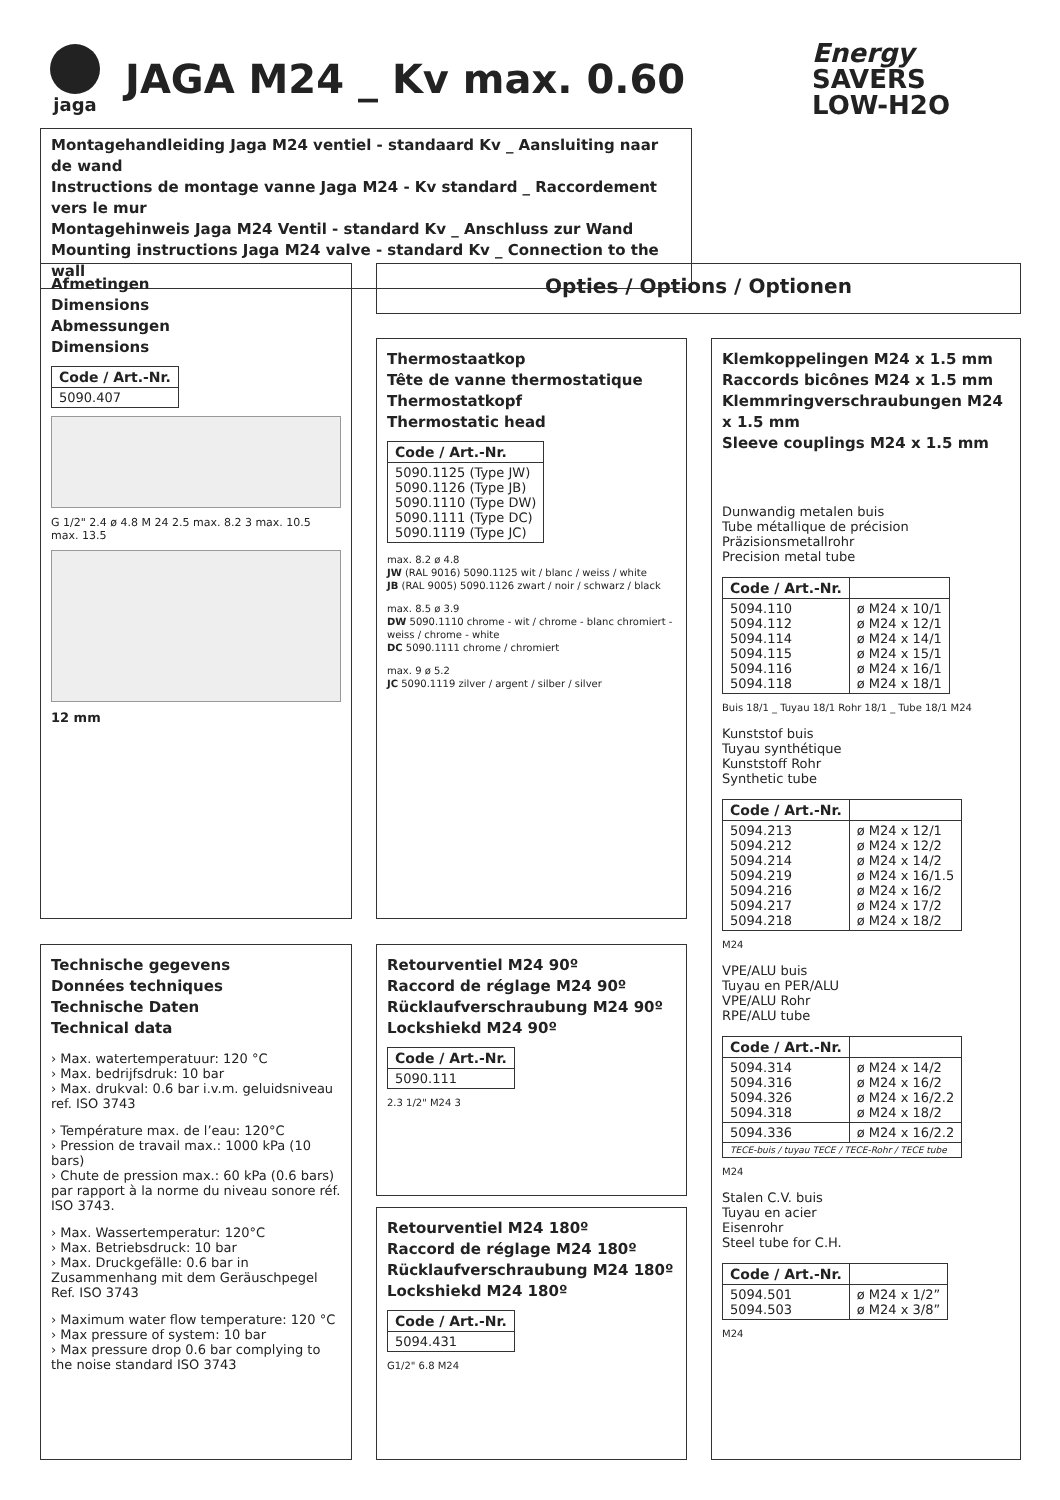jaga
JAGA M24 _ Kv max. 0.60
Energy
SAVERS
LOW-H2O
Montagehandleiding Jaga M24 ventiel - standaard Kv _ Aansluiting naar de wand
Instructions de montage vanne Jaga M24 - Kv standard _ Raccordement vers le mur
Montagehinweis Jaga M24 Ventil - standard Kv _ Anschluss zur Wand
Mounting instructions Jaga M24 valve - standard Kv _ Connection to the wall
Afmetingen
Dimensions
Abmessungen
Dimensions
| Code / Art.-Nr. |
| --- |
| 5090.407 |
G 1/2" 2.4 ø 4.8 M 24 2.5 max. 8.2 3 max. 10.5 max. 13.5
12 mm
Technische gegevens
Données techniques
Technische Daten
Technical data
› Max. watertemperatuur: 120 °C
› Max. bedrijfsdruk: 10 bar
› Max. drukval: 0.6 bar i.v.m. geluidsniveau ref. ISO 3743
› Température max. de l’eau: 120°C
› Pression de travail max.: 1000 kPa (10 bars)
› Chute de pression max.: 60 kPa (0.6 bars) par rapport à la norme du niveau sonore réf. ISO 3743.
› Max. Wassertemperatur: 120°C
› Max. Betriebsdruck: 10 bar
› Max. Druckgefälle: 0.6 bar in Zusammenhang mit dem Geräuschpegel Ref. ISO 3743
› Maximum water flow temperature: 120 °C
› Max pressure of system: 10 bar
› Max pressure drop 0.6 bar complying to the noise standard ISO 3743
Opties / Options / Optionen
Thermostaatkop
Tête de vanne thermostatique
Thermostatkopf
Thermostatic head
| Code / Art.-Nr. |
| --- |
| 5090.1125 (Type JW) 5090.1126 (Type JB) 5090.1110 (Type DW) 5090.1111 (Type DC) 5090.1119 (Type JC) |
max. 8.2 ø 4.8
JW (RAL 9016) 5090.1125 wit / blanc / weiss / white
JB (RAL 9005) 5090.1126 zwart / noir / schwarz / black
max. 8.5 ø 3.9
DW 5090.1110 chrome - wit / chrome - blanc chromiert - weiss / chrome - white
DC 5090.1111 chrome / chromiert
max. 9 ø 5.2
JC 5090.1119 zilver / argent / silber / silver
Retourventiel M24 90º
Raccord de réglage M24 90º
Rücklaufverschraubung M24 90º
Lockshiekd M24 90º
| Code / Art.-Nr. |
| --- |
| 5090.111 |
2.3 1/2" M24 3
Retourventiel M24 180º
Raccord de réglage M24 180º
Rücklaufverschraubung M24 180º
Lockshiekd M24 180º
| Code / Art.-Nr. |
| --- |
| 5094.431 |
G1/2" 6.8 M24
Klemkoppelingen M24 x 1.5 mm
Raccords bicônes M24 x 1.5 mm
Klemmringverschraubungen M24 x 1.5 mm
Sleeve couplings M24 x 1.5 mm
Dunwandig metalen buis
Tube métallique de précision
Präzisionsmetallrohr
Precision metal tube
| Code / Art.-Nr. | |
| --- | --- |
| 5094.110 5094.112 5094.114 5094.115 5094.116 5094.118 | ø M24 x 10/1 ø M24 x 12/1 ø M24 x 14/1 ø M24 x 15/1 ø M24 x 16/1 ø M24 x 18/1 |
Buis 18/1 _ Tuyau 18/1 Rohr 18/1 _ Tube 18/1 M24
Kunststof buis
Tuyau synthétique
Kunststoff Rohr
Synthetic tube
| Code / Art.-Nr. | |
| --- | --- |
| 5094.213 5094.212 5094.214 5094.219 5094.216 5094.217 5094.218 | ø M24 x 12/1 ø M24 x 12/2 ø M24 x 14/2 ø M24 x 16/1.5 ø M24 x 16/2 ø M24 x 17/2 ø M24 x 18/2 |
M24
VPE/ALU buis
Tuyau en PER/ALU
VPE/ALU Rohr
RPE/ALU tube
| Code / Art.-Nr. | |
| --- | --- |
| 5094.314 5094.316 5094.326 5094.318 | ø M24 x 14/2 ø M24 x 16/2 ø M24 x 16/2.2 ø M24 x 18/2 |
| 5094.336 | ø M24 x 16/2.2 |
| TECE-buis / tuyau TECE / TECE-Rohr / TECE tube | |
M24
Stalen C.V. buis
Tuyau en acier
Eisenrohr
Steel tube for C.H.
| Code / Art.-Nr. | |
| --- | --- |
| 5094.501 5094.503 | ø M24 x 1/2” ø M24 x 3/8” |
M24